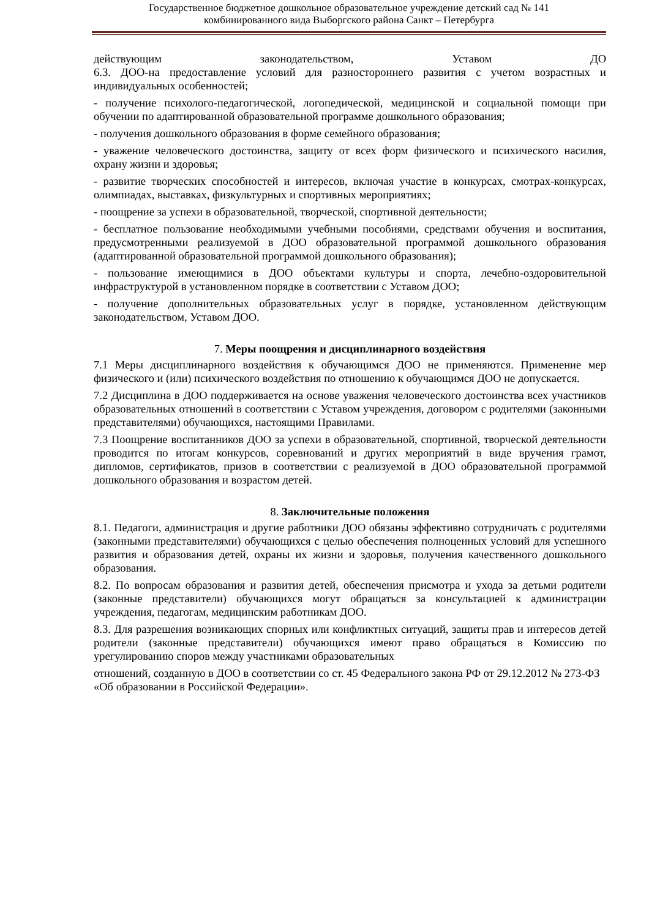Государственное бюджетное дошкольное образовательное учреждение детский сад № 141
комбинированного вида Выборгского района Санкт – Петербурга
действующим законодательством, Уставом ДО
6.3. ДОО-на предоставление условий для разностороннего развития с учетом возрастных и индивидуальных особенностей;
- получение психолого-педагогической, логопедической, медицинской и социальной помощи при обучении по адаптированной образовательной программе дошкольного образования;
- получения дошкольного образования в форме семейного образования;
- уважение человеческого достоинства, защиту от всех форм физического и психического насилия, охрану жизни и здоровья;
- развитие творческих способностей и интересов, включая участие в конкурсах, смотрах-конкурсах, олимпиадах, выставках, физкультурных и спортивных мероприятиях;
- поощрение за успехи в образовательной, творческой, спортивной деятельности;
- бесплатное пользование необходимыми учебными пособиями, средствами обучения и воспитания, предусмотренными реализуемой в ДОО образовательной программой дошкольного образования (адаптированной образовательной программой дошкольного образования);
- пользование имеющимися в ДОО объектами культуры и спорта, лечебно-оздоровительной инфраструктурой в установленном порядке в соответствии с Уставом ДОО;
- получение дополнительных образовательных услуг в порядке, установленном действующим законодательством, Уставом ДОО.
7. Меры поощрения и дисциплинарного воздействия
7.1 Меры дисциплинарного воздействия к обучающимся ДОО не применяются. Применение мер физического и (или) психического воздействия по отношению к обучающимся ДОО не допускается.
7.2 Дисциплина в ДОО поддерживается на основе уважения человеческого достоинства всех участников образовательных отношений в соответствии с Уставом учреждения, договором с родителями (законными представителями) обучающихся, настоящими Правилами.
7.3 Поощрение воспитанников ДОО за успехи в образовательной, спортивной, творческой деятельности проводится по итогам конкурсов, соревнований и других мероприятий в виде вручения грамот, дипломов, сертификатов, призов в соответствии с реализуемой в ДОО образовательной программой дошкольного образования и возрастом детей.
8. Заключительные положения
8.1. Педагоги, администрация и другие работники ДОО обязаны эффективно сотрудничать с родителями (законными представителями) обучающихся с целью обеспечения полноценных условий для успешного развития и образования детей, охраны их жизни и здоровья, получения качественного дошкольного образования.
8.2. По вопросам образования и развития детей, обеспечения присмотра и ухода за детьми родители (законные представители) обучающихся могут обращаться за консультацией к администрации учреждения, педагогам, медицинским работникам ДОО.
8.3. Для разрешения возникающих спорных или конфликтных ситуаций, защиты прав и интересов детей родители (законные представители) обучающихся имеют право обращаться в Комиссию по урегулированию споров между участниками образовательных
отношений, созданную в ДОО в соответствии со ст. 45 Федерального закона РФ от 29.12.2012 № 273-ФЗ «Об образовании в Российской Федерации».